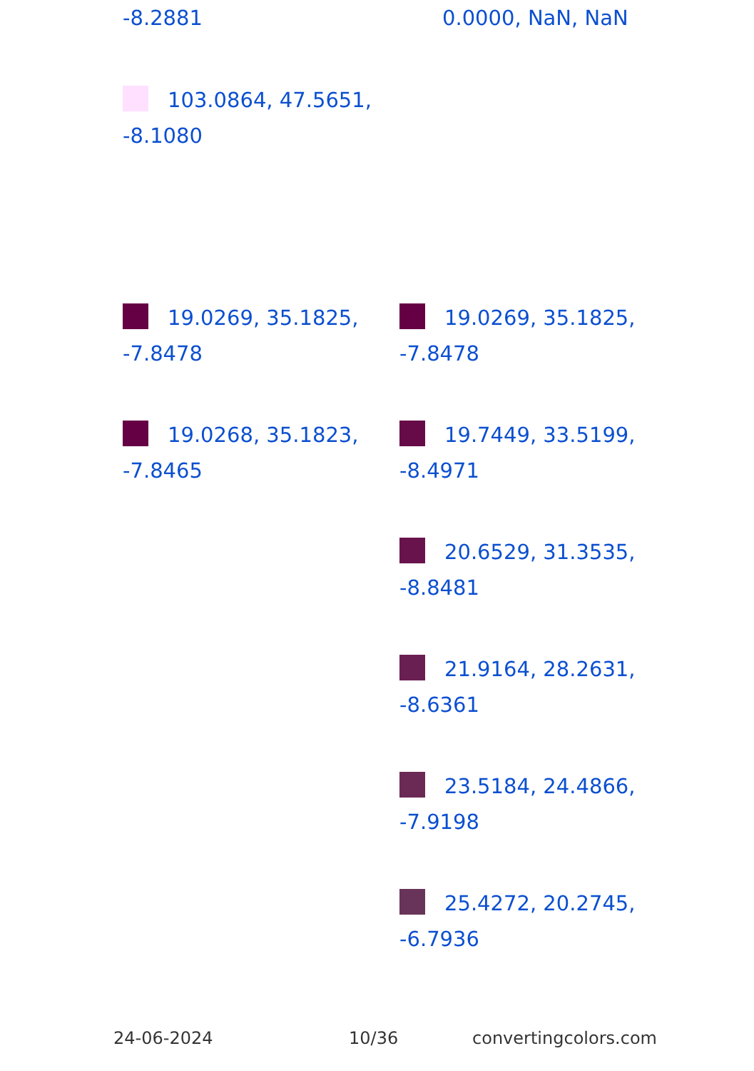-8.2881 0.0000, NaN, NaN
103.0864, 47.5651, -8.1080
19.0269, 35.1825, -7.8478
19.0269, 35.1825, -7.8478
19.0268, 35.1823, -7.8465
19.7449, 33.5199, -8.4971
20.6529, 31.3535, -8.8481
21.9164, 28.2631, -8.6361
23.5184, 24.4866, -7.9198
25.4272, 20.2745, -6.7936
24-06-2024 10/36 convertingcolors.com